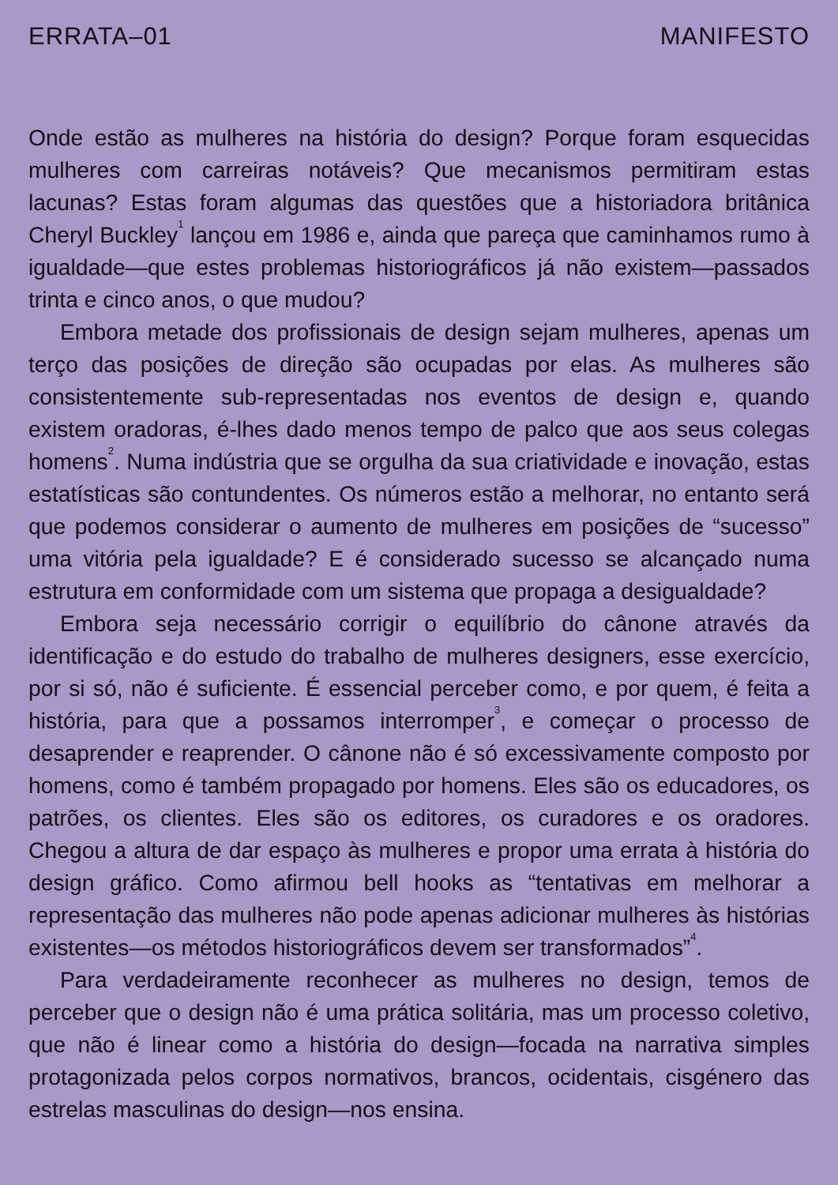ERRATA–01 MANIFESTO
Onde estão as mulheres na história do design? Porque foram esquecidas mulheres com carreiras notáveis? Que mecanismos permitiram estas lacunas? Estas foram algumas das questões que a historiadora britânica Cheryl Buckley<sup>1</sup> lançou em 1986 e, ainda que pareça que caminhamos rumo à igualdade—que estes problemas historiográficos já não existem—passados trinta e cinco anos, o que mudou?
Embora metade dos profissionais de design sejam mulheres, apenas um terço das posições de direção são ocupadas por elas. As mulheres são consistentemente sub-representadas nos eventos de design e, quando existem oradoras, é-lhes dado menos tempo de palco que aos seus colegas homens<sup>2</sup>. Numa indústria que se orgulha da sua criatividade e inovação, estas estatísticas são contundentes. Os números estão a melhorar, no entanto será que podemos considerar o aumento de mulheres em posições de “sucesso” uma vitória pela igualdade? E é considerado sucesso se alcançado numa estrutura em conformidade com um sistema que propaga a desigualdade?
Embora seja necessário corrigir o equilíbrio do cânone através da identificação e do estudo do trabalho de mulheres designers, esse exercício, por si só, não é suficiente. É essencial perceber como, e por quem, é feita a história, para que a possamos interromper<sup>3</sup>, e começar o processo de desaprender e reaprender. O cânone não é só excessivamente composto por homens, como é também propagado por homens. Eles são os educadores, os patrões, os clientes. Eles são os editores, os curadores e os oradores. Chegou a altura de dar espaço às mulheres e propor uma errata à história do design gráfico. Como afirmou bell hooks as “tentativas em melhorar a representação das mulheres não pode apenas adicionar mulheres às histórias existentes—os métodos historiográficos devem ser transformados”<sup>4</sup>.
Para verdadeiramente reconhecer as mulheres no design, temos de perceber que o design não é uma prática solitária, mas um processo coletivo, que não é linear como a história do design—focada na narrativa simples protagonizada pelos corpos normativos, brancos, ocidentais, cisgénero das estrelas masculinas do design—nos ensina.